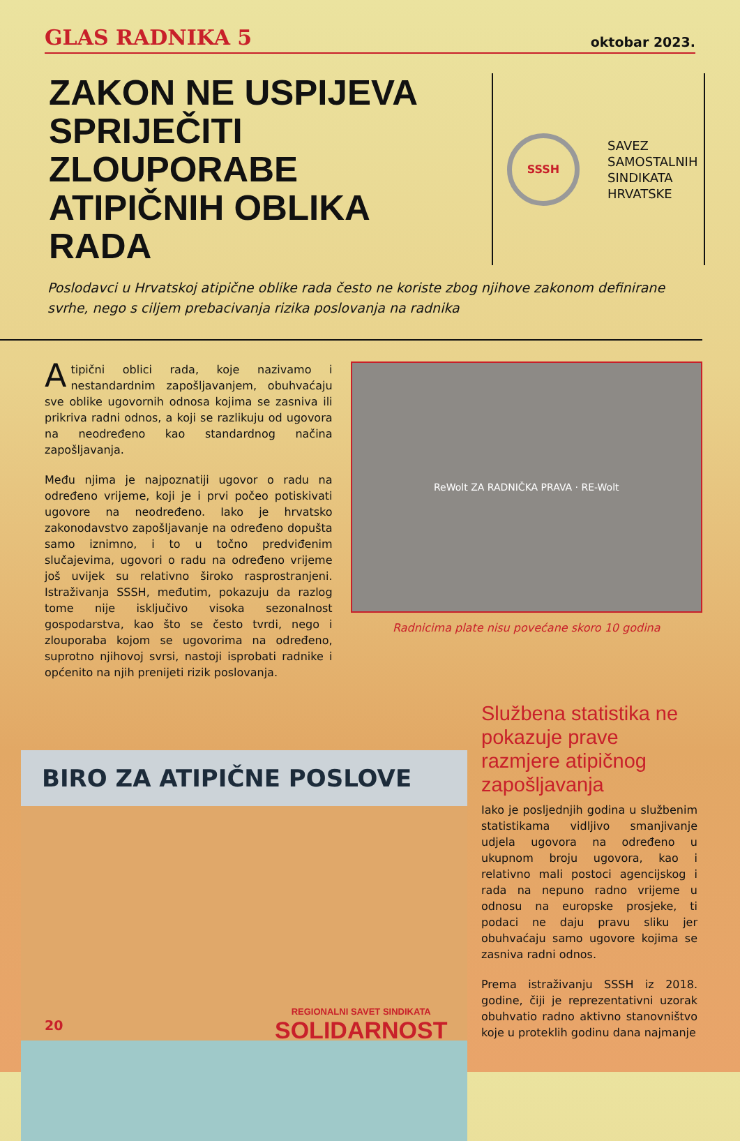GLAS RADNIKA 5
oktobar 2023.
ZAKON NE USPIJEVA SPRIJEČITI ZLOUPORABE ATIPIČNIH OBLIKA RADA
SSSH
SAVEZ
SAMOSTALNIH
SINDIKATA
HRVATSKE
Poslodavci u Hrvatskoj atipične oblike rada često ne koriste zbog njihove zakonom definirane svrhe, nego s ciljem prebacivanja rizika poslovanja na radnika
Atipični oblici rada, koje nazivamo i nestandardnim zapošljavanjem, obuhvaćaju sve oblike ugovornih odnosa kojima se zasniva ili prikriva radni odnos, a koji se razlikuju od ugovora na neodređeno kao standardnog načina zapošljavanja.
Među njima je najpoznatiji ugovor o radu na određeno vrijeme, koji je i prvi počeo potiskivati ugovore na neodređeno. Iako je hrvatsko zakonodavstvo zapošljavanje na određeno dopušta samo iznimno, i to u točno predviđenim slučajevima, ugovori o radu na određeno vrijeme još uvijek su relativno široko rasprostranjeni. Istraživanja SSSH, međutim, pokazuju da razlog tome nije isključivo visoka sezonalnost gospodarstva, kao što se često tvrdi, nego i zlouporaba kojom se ugovorima na određeno, suprotno njihovoj svrsi, nastoji isprobati radnike i općenito na njih prenijeti rizik poslovanja.
ReWolt ZA RADNIČKA PRAVA · RE-Wolt
Radnicima plate nisu povećane skoro 10 godina
BIRO ZA ATIPIČNE POSLOVE
Službena statistika ne pokazuje prave razmjere atipičnog zapošljavanja
Iako je posljednjih godina u službenim statistikama vidljivo smanjivanje udjela ugovora na određeno u ukupnom broju ugovora, kao i relativno mali postoci agencijskog i rada na nepuno radno vrijeme u odnosu na europske prosjeke, ti podaci ne daju pravu sliku jer obuhvaćaju samo ugovore kojima se zasniva radni odnos.
Prema istraživanju SSSH iz 2018. godine, čiji je reprezentativni uzorak obuhvatio radno aktivno stanovništvo koje u proteklih godinu dana najmanje
20
REGIONALNI SAVET SINDIKATA
SOLIDARNOST